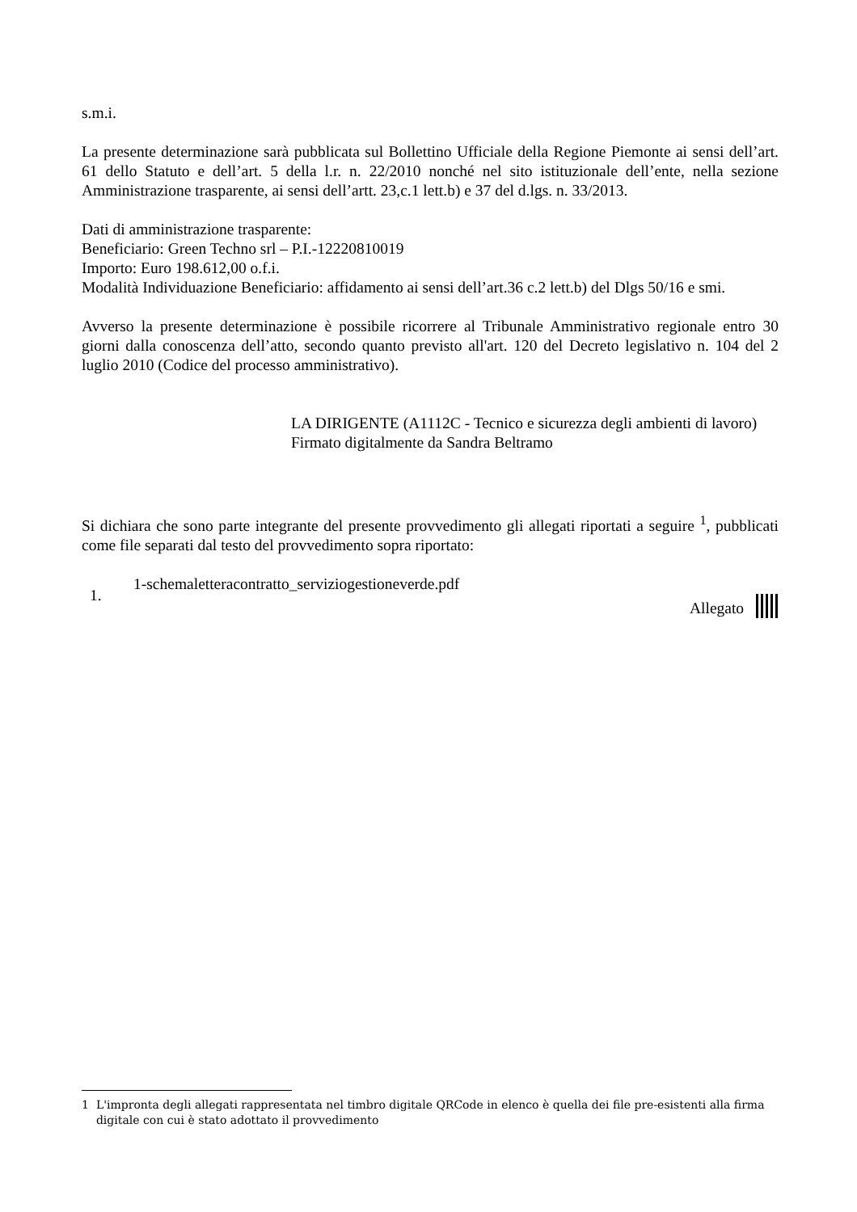s.m.i.
La presente determinazione sarà pubblicata sul Bollettino Ufficiale della Regione Piemonte ai sensi dell’art. 61 dello Statuto e dell’art. 5 della l.r. n. 22/2010 nonché nel sito istituzionale dell’ente, nella sezione Amministrazione trasparente, ai sensi dell’artt. 23,c.1 lett.b) e 37 del d.lgs. n. 33/2013.
Dati di amministrazione trasparente:
Beneficiario: Green Techno srl – P.I.-12220810019
Importo: Euro 198.612,00 o.f.i.
Modalità Individuazione Beneficiario: affidamento ai sensi dell’art.36 c.2 lett.b) del Dlgs 50/16 e smi.
Avverso la presente determinazione è possibile ricorrere al Tribunale Amministrativo regionale entro 30 giorni dalla conoscenza dell’atto, secondo quanto previsto all'art. 120 del Decreto legislativo n. 104 del 2 luglio 2010 (Codice del processo amministrativo).
LA DIRIGENTE (A1112C - Tecnico e sicurezza degli ambienti di lavoro)
Firmato digitalmente da Sandra Beltramo
Si dichiara che sono parte integrante del presente provvedimento gli allegati riportati a seguire <sup>1</sup>, pubblicati come file separati dal testo del provvedimento sopra riportato:
1.
1-schemaletteracontratto_serviziogestioneverde.pdf
Allegato
1 L'impronta degli allegati rappresentata nel timbro digitale QRCode in elenco è quella dei file pre-esistenti alla firma digitale con cui è stato adottato il provvedimento